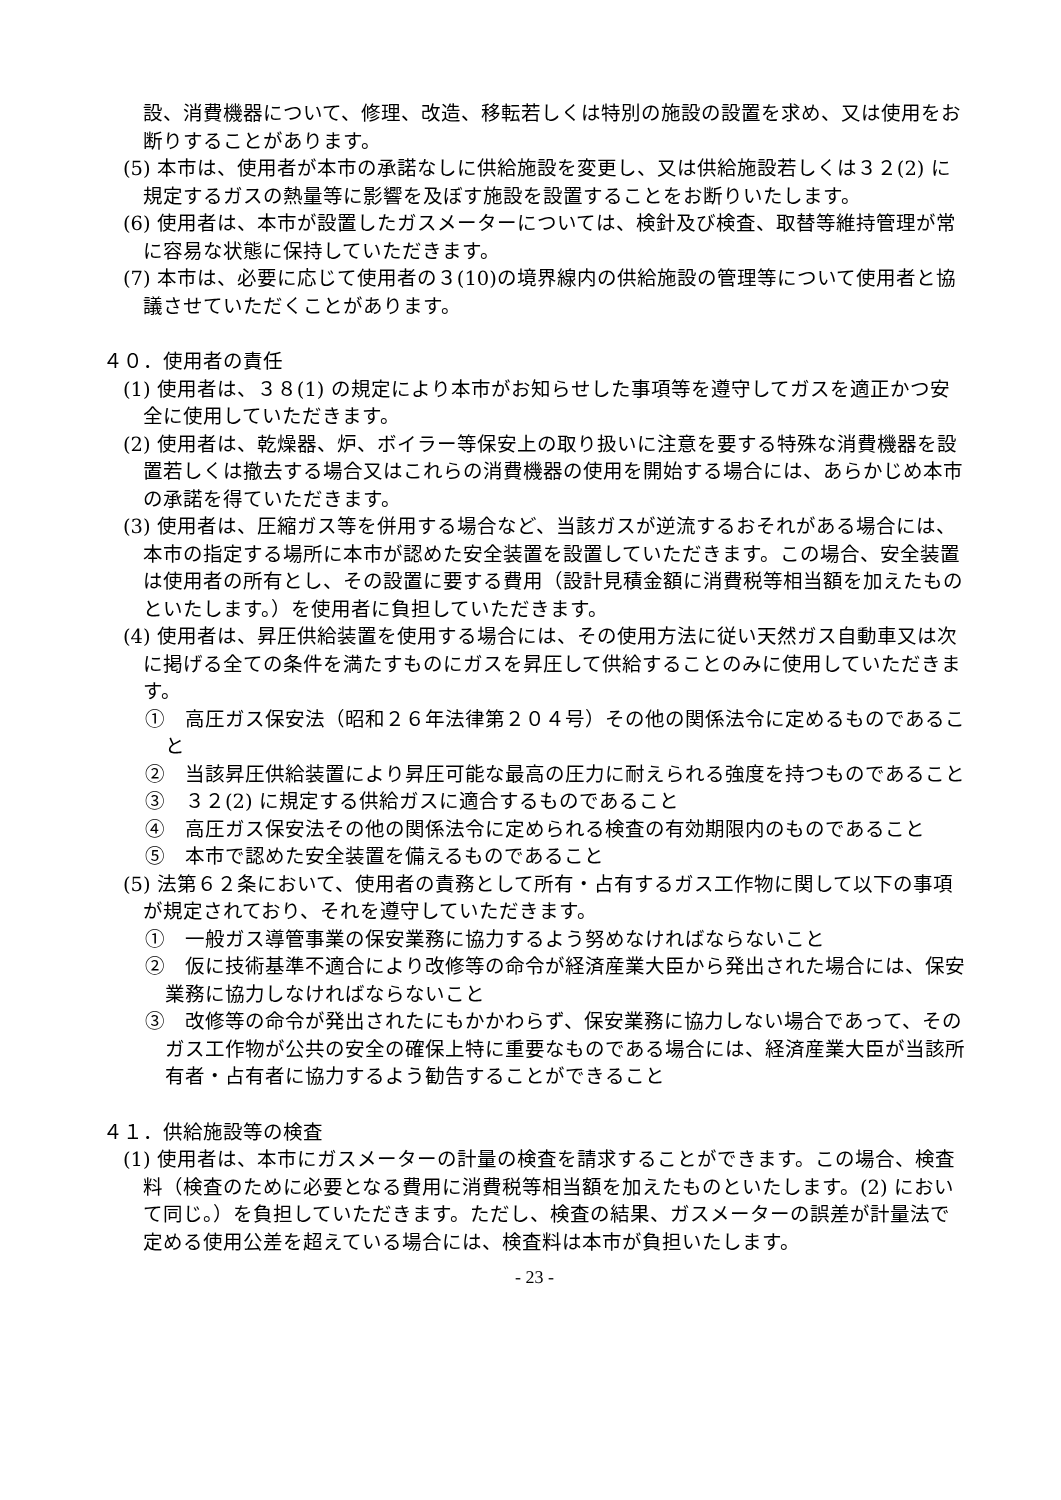設、消費機器について、修理、改造、移転若しくは特別の施設の設置を求め、又は使用をお断りすることがあります。
(5) 本市は、使用者が本市の承諾なしに供給施設を変更し、又は供給施設若しくは３２(2) に規定するガスの熱量等に影響を及ぼす施設を設置することをお断りいたします。
(6) 使用者は、本市が設置したガスメーターについては、検針及び検査、取替等維持管理が常に容易な状態に保持していただきます。
(7) 本市は、必要に応じて使用者の３(10)の境界線内の供給施設の管理等について使用者と協議させていただくことがあります。
４０．使用者の責任
(1) 使用者は、３８(1) の規定により本市がお知らせした事項等を遵守してガスを適正かつ安全に使用していただきます。
(2) 使用者は、乾燥器、炉、ボイラー等保安上の取り扱いに注意を要する特殊な消費機器を設置若しくは撤去する場合又はこれらの消費機器の使用を開始する場合には、あらかじめ本市の承諾を得ていただきます。
(3) 使用者は、圧縮ガス等を併用する場合など、当該ガスが逆流するおそれがある場合には、本市の指定する場所に本市が認めた安全装置を設置していただきます。この場合、安全装置は使用者の所有とし、その設置に要する費用（設計見積金額に消費税等相当額を加えたものといたします。）を使用者に負担していただきます。
(4) 使用者は、昇圧供給装置を使用する場合には、その使用方法に従い天然ガス自動車又は次に掲げる全ての条件を満たすものにガスを昇圧して供給することのみに使用していただきます。
①　高圧ガス保安法（昭和２６年法律第２０４号）その他の関係法令に定めるものであること
②　当該昇圧供給装置により昇圧可能な最高の圧力に耐えられる強度を持つものであること
③　３２(2) に規定する供給ガスに適合するものであること
④　高圧ガス保安法その他の関係法令に定められる検査の有効期限内のものであること
⑤　本市で認めた安全装置を備えるものであること
(5) 法第６２条において、使用者の責務として所有・占有するガス工作物に関して以下の事項が規定されており、それを遵守していただきます。
①　一般ガス導管事業の保安業務に協力するよう努めなければならないこと
②　仮に技術基準不適合により改修等の命令が経済産業大臣から発出された場合には、保安業務に協力しなければならないこと
③　改修等の命令が発出されたにもかかわらず、保安業務に協力しない場合であって、そのガス工作物が公共の安全の確保上特に重要なものである場合には、経済産業大臣が当該所有者・占有者に協力するよう勧告することができること
４１．供給施設等の検査
(1) 使用者は、本市にガスメーターの計量の検査を請求することができます。この場合、検査料（検査のために必要となる費用に消費税等相当額を加えたものといたします。(2) において同じ。）を負担していただきます。ただし、検査の結果、ガスメーターの誤差が計量法で定める使用公差を超えている場合には、検査料は本市が負担いたします。
- 23 -